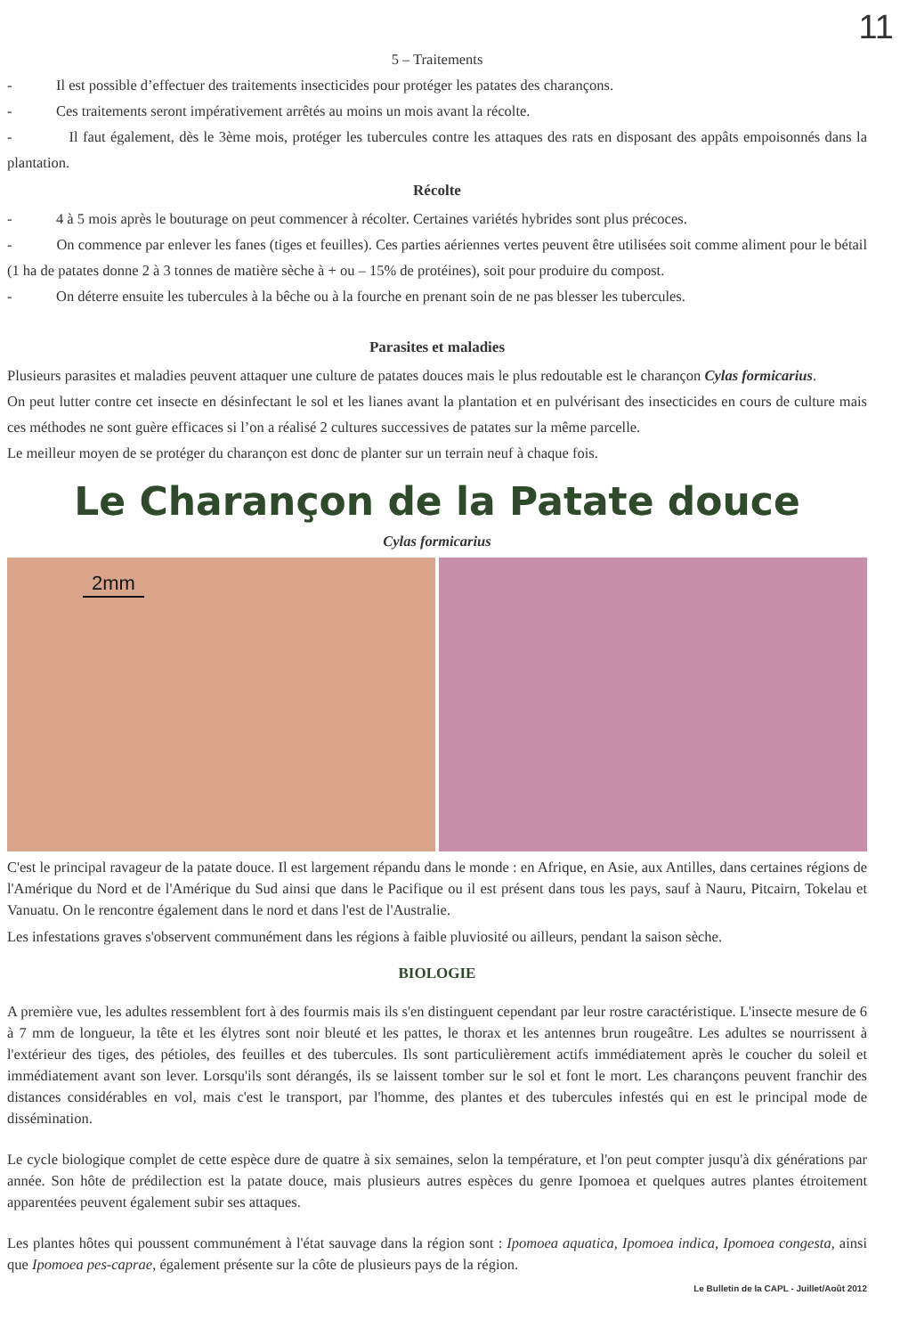11
5 – Traitements
- Il est possible d’effectuer des traitements insecticides pour protéger les patates des charançons.
- Ces traitements seront impérativement arrêtés au moins un mois avant la récolte.
- Il faut également, dès le 3ème mois, protéger les tubercules contre les attaques des rats en disposant des appâts empoisonnés dans la plantation.
Récolte
- 4 à 5 mois après le bouturage on peut commencer à récolter. Certaines variétés hybrides sont plus précoces.
- On commence par enlever les fanes (tiges et feuilles). Ces parties aériennes vertes peuvent être utilisées soit comme aliment pour le bétail (1 ha de patates donne 2 à 3 tonnes de matière sèche à + ou – 15% de protéines), soit pour produire du compost.
- On déterre ensuite les tubercules à la bêche ou à la fourche en prenant soin de ne pas blesser les tubercules.
Parasites et maladies
Plusieurs parasites et maladies peuvent attaquer une culture de patates douces mais le plus redoutable est le charançon Cylas formicarius.
On peut lutter contre cet insecte en désinfectant le sol et les lianes avant la plantation et en pulvérisant des insecticides en cours de culture mais ces méthodes ne sont guère efficaces si l’on a réalisé 2 cultures successives de patates sur la même parcelle.
Le meilleur moyen de se protéger du charançon est donc de planter sur un terrain neuf à chaque fois.
Le Charançon de la Patate douce
Cylas formicarius
2mm
C'est le principal ravageur de la patate douce. Il est largement répandu dans le monde : en Afrique, en Asie, aux Antilles, dans certaines régions de l'Amérique du Nord et de l'Amérique du Sud ainsi que dans le Pacifique ou il est présent dans tous les pays, sauf à Nauru, Pitcairn, Tokelau et Vanuatu. On le rencontre également dans le nord et dans l'est de l'Australie.
Les infestations graves s'observent communément dans les régions à faible pluviosité ou ailleurs, pendant la saison sèche.
BIOLOGIE
A première vue, les adultes ressemblent fort à des fourmis mais ils s'en distinguent cependant par leur rostre caractéristique. L'insecte mesure de 6 à 7 mm de longueur, la tête et les élytres sont noir bleuté et les pattes, le thorax et les antennes brun rougeâtre. Les adultes se nourrissent à l'extérieur des tiges, des pétioles, des feuilles et des tubercules. Ils sont particulièrement actifs immédiatement après le coucher du soleil et immédiatement avant son lever. Lorsqu'ils sont dérangés, ils se laissent tomber sur le sol et font le mort. Les charançons peuvent franchir des distances considérables en vol, mais c'est le transport, par l'homme, des plantes et des tubercules infestés qui en est le principal mode de dissémination.
Le cycle biologique complet de cette espèce dure de quatre à six semaines, selon la température, et l'on peut compter jusqu'à dix générations par année. Son hôte de prédilection est la patate douce, mais plusieurs autres espèces du genre Ipomoea et quelques autres plantes étroitement apparentées peuvent également subir ses attaques.
Les plantes hôtes qui poussent communément à l'état sauvage dans la région sont : Ipomoea aquatica, Ipomoea indica, Ipomoea congesta, ainsi que Ipomoea pes-caprae, également présente sur la côte de plusieurs pays de la région.
Le Bulletin de la CAPL - Juillet/Août 2012